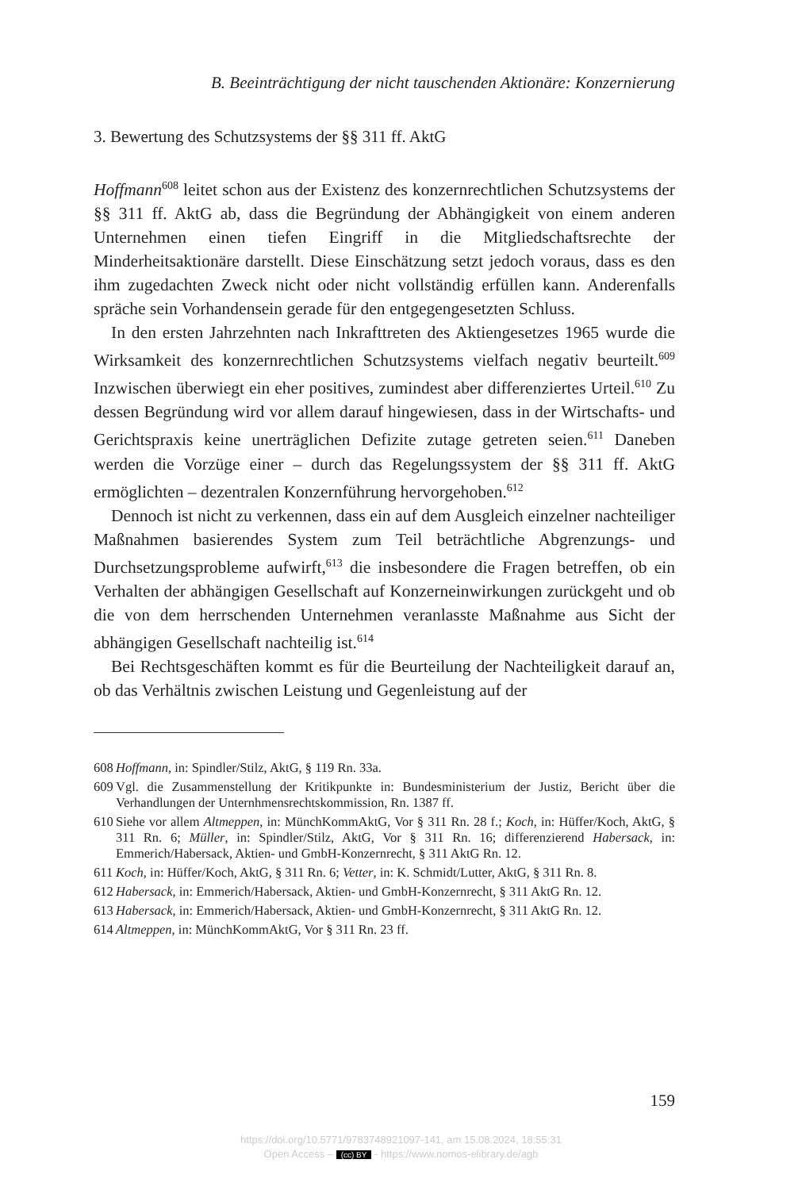B. Beeinträchtigung der nicht tauschenden Aktionäre: Konzernierung
3. Bewertung des Schutzsystems der §§ 311 ff. AktG
Hoffmann<sup>608</sup> leitet schon aus der Existenz des konzernrechtlichen Schutzsystems der §§ 311 ff. AktG ab, dass die Begründung der Abhängigkeit von einem anderen Unternehmen einen tiefen Eingriff in die Mitgliedschaftsrechte der Minderheitsaktionäre darstellt. Diese Einschätzung setzt jedoch voraus, dass es den ihm zugedachten Zweck nicht oder nicht vollständig erfüllen kann. Anderenfalls spräche sein Vorhandensein gerade für den entgegengesetzten Schluss.
In den ersten Jahrzehnten nach Inkrafttreten des Aktiengesetzes 1965 wurde die Wirksamkeit des konzernrechtlichen Schutzsystems vielfach negativ beurteilt.<sup>609</sup> Inzwischen überwiegt ein eher positives, zumindest aber differenziertes Urteil.<sup>610</sup> Zu dessen Begründung wird vor allem darauf hingewiesen, dass in der Wirtschafts- und Gerichtspraxis keine unerträglichen Defizite zutage getreten seien.<sup>611</sup> Daneben werden die Vorzüge einer – durch das Regelungssystem der §§ 311 ff. AktG ermöglichten – dezentralen Konzernführung hervorgehoben.<sup>612</sup>
Dennoch ist nicht zu verkennen, dass ein auf dem Ausgleich einzelner nachteiliger Maßnahmen basierendes System zum Teil beträchtliche Abgrenzungs- und Durchsetzungsprobleme aufwirft,<sup>613</sup> die insbesondere die Fragen betreffen, ob ein Verhalten der abhängigen Gesellschaft auf Konzerneinwirkungen zurückgeht und ob die von dem herrschenden Unternehmen veranlasste Maßnahme aus Sicht der abhängigen Gesellschaft nachteilig ist.<sup>614</sup>
Bei Rechtsgeschäften kommt es für die Beurteilung der Nachteiligkeit darauf an, ob das Verhältnis zwischen Leistung und Gegenleistung auf der
608
Hoffmann, in: Spindler/Stilz, AktG, § 119 Rn. 33a.
609
Vgl. die Zusammenstellung der Kritikpunkte in: Bundesministerium der Justiz, Bericht über die Verhandlungen der Unternhmensrechtskommission, Rn. 1387 ff.
610
Siehe vor allem Altmeppen, in: MünchKommAktG, Vor § 311 Rn. 28 f.; Koch, in: Hüffer/Koch, AktG, § 311 Rn. 6; Müller, in: Spindler/Stilz, AktG, Vor § 311 Rn. 16; differenzierend Habersack, in: Emmerich/Habersack, Aktien- und GmbH-Konzernrecht, § 311 AktG Rn. 12.
611
Koch, in: Hüffer/Koch, AktG, § 311 Rn. 6; Vetter, in: K. Schmidt/Lutter, AktG, § 311 Rn. 8.
612
Habersack, in: Emmerich/Habersack, Aktien- und GmbH-Konzernrecht, § 311 AktG Rn. 12.
613
Habersack, in: Emmerich/Habersack, Aktien- und GmbH-Konzernrecht, § 311 AktG Rn. 12.
614
Altmeppen, in: MünchKommAktG, Vor § 311 Rn. 23 ff.
159
https://doi.org/10.5771/9783748921097-141, am 15.08.2024, 18:55:31
Open Access – (cc) BY - https://www.nomos-elibrary.de/agb